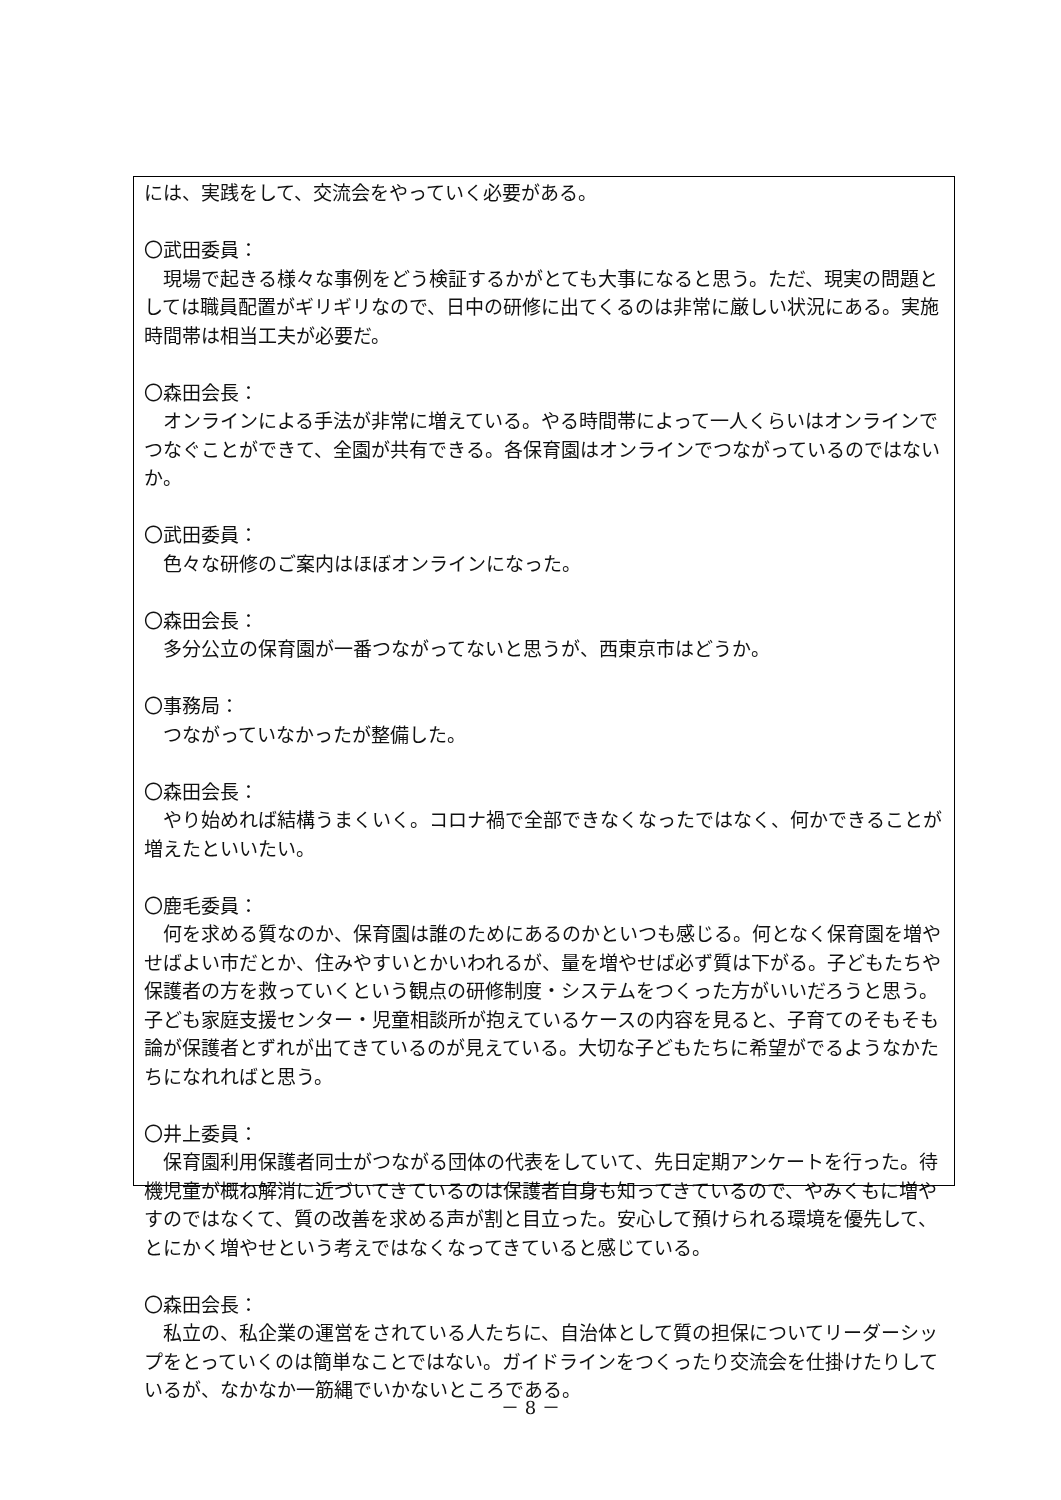には、実践をして、交流会をやっていく必要がある。
〇武田委員：
現場で起きる様々な事例をどう検証するかがとても大事になると思う。ただ、現実の問題としては職員配置がギリギリなので、日中の研修に出てくるのは非常に厳しい状況にある。実施時間帯は相当工夫が必要だ。
〇森田会長：
オンラインによる手法が非常に増えている。やる時間帯によって一人くらいはオンラインでつなぐことができて、全園が共有できる。各保育園はオンラインでつながっているのではないか。
〇武田委員：
色々な研修のご案内はほぼオンラインになった。
〇森田会長：
多分公立の保育園が一番つながってないと思うが、西東京市はどうか。
〇事務局：
つながっていなかったが整備した。
〇森田会長：
やり始めれば結構うまくいく。コロナ禍で全部できなくなったではなく、何かできることが増えたといいたい。
〇鹿毛委員：
何を求める質なのか、保育園は誰のためにあるのかといつも感じる。何となく保育園を増やせばよい市だとか、住みやすいとかいわれるが、量を増やせば必ず質は下がる。子どもたちや保護者の方を救っていくという観点の研修制度・システムをつくった方がいいだろうと思う。子ども家庭支援センター・児童相談所が抱えているケースの内容を見ると、子育てのそもそも論が保護者とずれが出てきているのが見えている。大切な子どもたちに希望がでるようなかたちになれればと思う。
〇井上委員：
保育園利用保護者同士がつながる団体の代表をしていて、先日定期アンケートを行った。待機児童が概ね解消に近づいてきているのは保護者自身も知ってきているので、やみくもに増やすのではなくて、質の改善を求める声が割と目立った。安心して預けられる環境を優先して、とにかく増やせという考えではなくなってきていると感じている。
〇森田会長：
私立の、私企業の運営をされている人たちに、自治体として質の担保についてリーダーシップをとっていくのは簡単なことではない。ガイドラインをつくったり交流会を仕掛けたりしているが、なかなか一筋縄でいかないところである。
－ 8 －